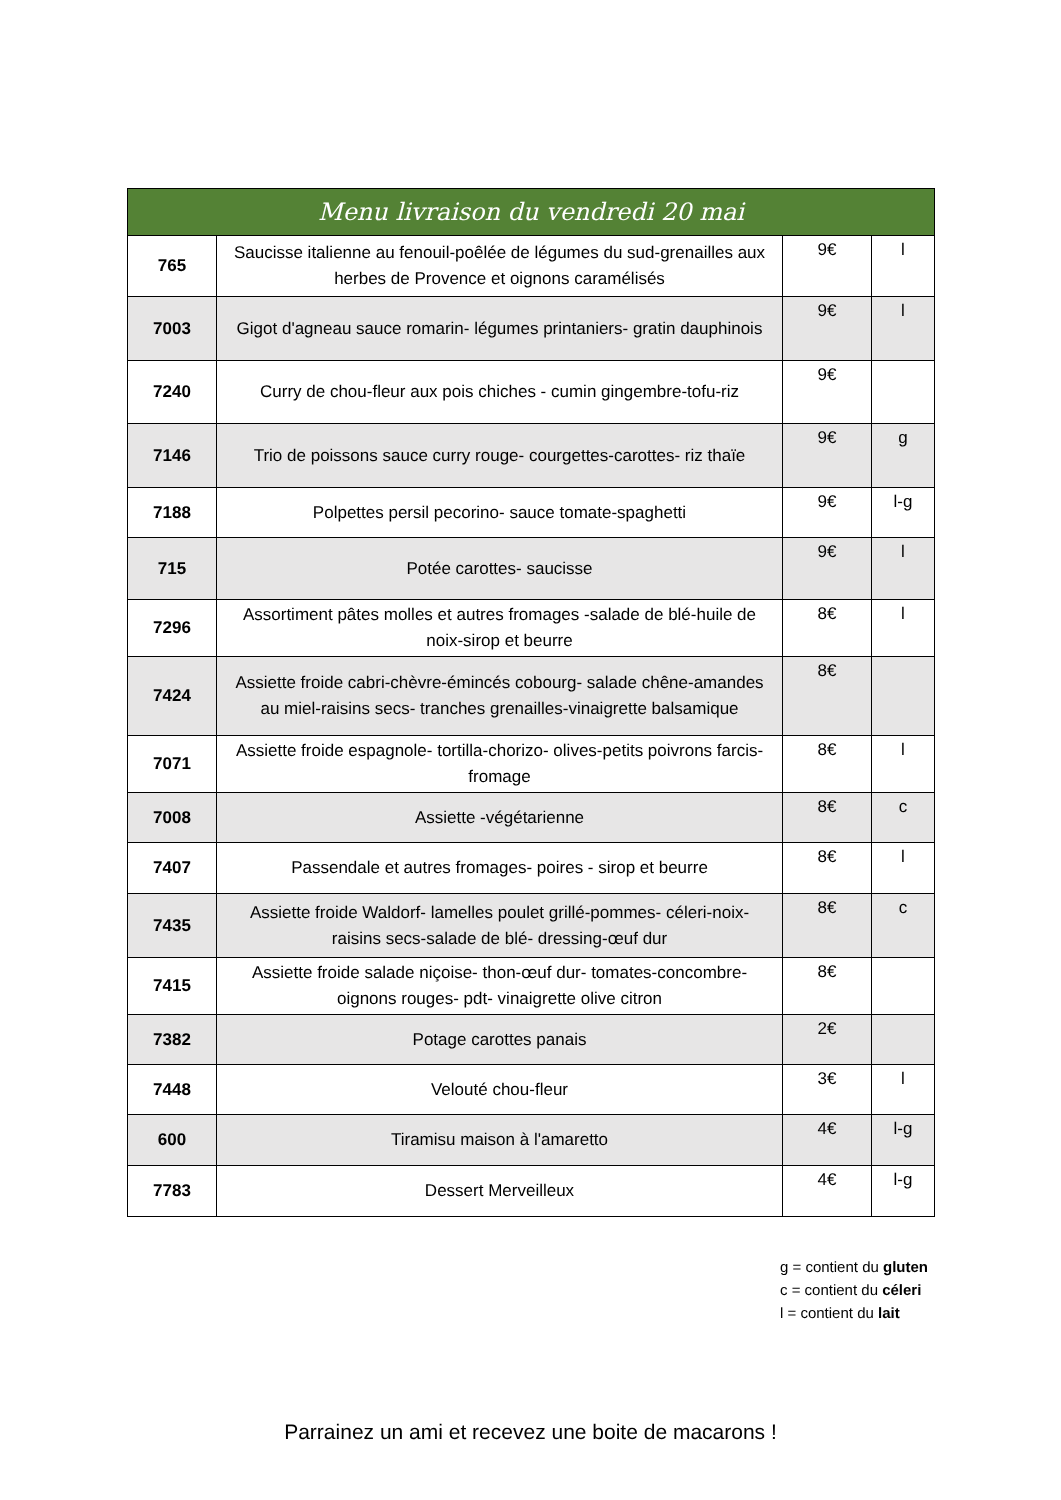| Menu livraison du vendredi 20 mai | | | |
| --- | --- | --- | --- |
| 765 | Saucisse italienne au fenouil-poêlée de légumes du sud-grenailles aux herbes de Provence et oignons caramélisés | 9€ | l |
| 7003 | Gigot d'agneau sauce romarin- légumes printaniers- gratin dauphinois | 9€ | l |
| 7240 | Curry de chou-fleur aux pois chiches - cumin gingembre-tofu-riz | 9€ | |
| 7146 | Trio de poissons sauce curry rouge- courgettes-carottes- riz thaïe | 9€ | g |
| 7188 | Polpettes persil pecorino- sauce tomate-spaghetti | 9€ | l-g |
| 715 | Potée carottes- saucisse | 9€ | l |
| 7296 | Assortiment pâtes molles et autres fromages -salade de blé-huile de noix-sirop et beurre | 8€ | l |
| 7424 | Assiette froide cabri-chèvre-émincés cobourg- salade chêne-amandes au miel-raisins secs- tranches grenailles-vinaigrette balsamique | 8€ | |
| 7071 | Assiette froide espagnole- tortilla-chorizo- olives-petits poivrons farcis- fromage | 8€ | l |
| 7008 | Assiette -végétarienne | 8€ | c |
| 7407 | Passendale et autres fromages- poires - sirop et beurre | 8€ | l |
| 7435 | Assiette froide Waldorf- lamelles poulet grillé-pommes- céleri-noix-raisins secs-salade de blé- dressing-œuf dur | 8€ | c |
| 7415 | Assiette froide salade niçoise- thon-œuf dur- tomates-concombre-oignons rouges- pdt- vinaigrette olive citron | 8€ | |
| 7382 | Potage carottes panais | 2€ | |
| 7448 | Velouté chou-fleur | 3€ | l |
| 600 | Tiramisu maison à l'amaretto | 4€ | l-g |
| 7783 | Dessert Merveilleux | 4€ | l-g |
g = contient du gluten
c = contient du céleri
l = contient du lait
Parrainez un ami et recevez une boite de macarons !